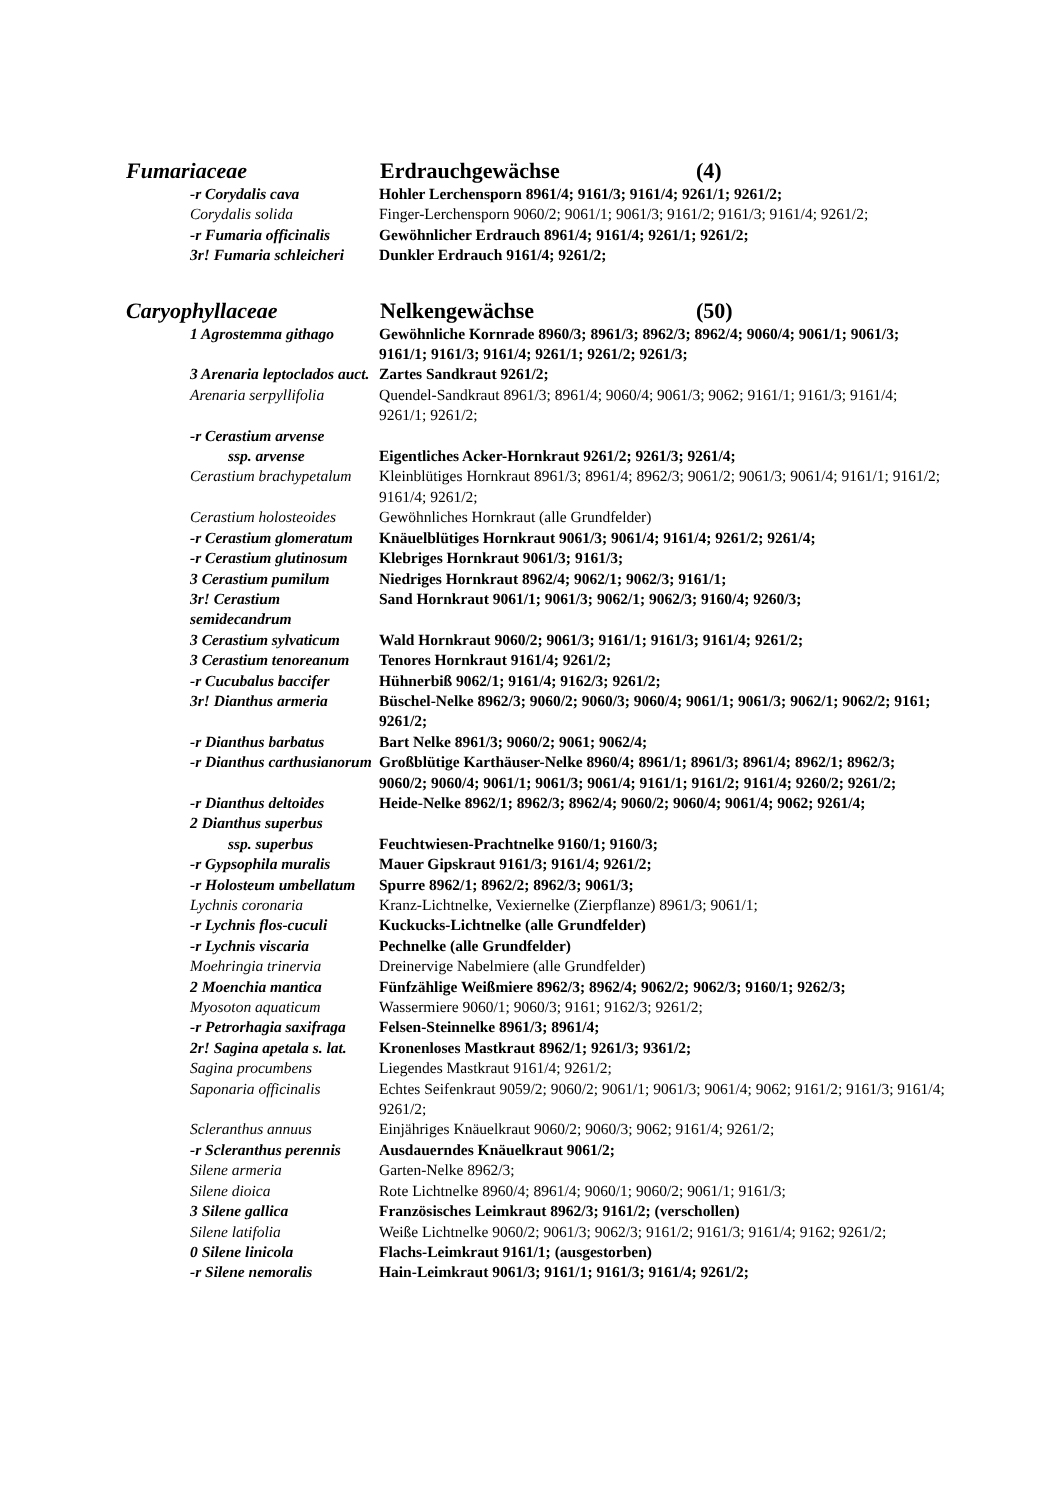Fumariaceae Erdrauchgewächse (4)
-r Corydalis cava Hohler Lerchensporn 8961/4; 9161/3; 9161/4; 9261/1; 9261/2;
Corydalis solida Finger-Lerchensporn 9060/2; 9061/1; 9061/3; 9161/2; 9161/3; 9161/4; 9261/2;
-r Fumaria officinalis Gewöhnlicher Erdrauch 8961/4; 9161/4; 9261/1; 9261/2;
3r! Fumaria schleicheri Dunkler Erdrauch 9161/4; 9261/2;
Caryophyllaceae Nelkengewächse (50)
1 Agrostemma githago Gewöhnliche Kornrade 8960/3; 8961/3; 8962/3; 8962/4; 9060/4; 9061/1; 9061/3; 9161/1; 9161/3; 9161/4; 9261/1; 9261/2; 9261/3;
3 Arenaria leptoclados auct. Zartes Sandkraut 9261/2;
Arenaria serpyllifolia Quendel-Sandkraut 8961/3; 8961/4; 9060/4; 9061/3; 9062; 9161/1; 9161/3; 9161/4; 9261/1; 9261/2;
-r Cerastium arvense
ssp. arvense Eigentliches Acker-Hornkraut 9261/2; 9261/3; 9261/4;
Cerastium brachypetalum Kleinblütiges Hornkraut 8961/3; 8961/4; 8962/3; 9061/2; 9061/3; 9061/4; 9161/1; 9161/2; 9161/4; 9261/2;
Cerastium holosteoides Gewöhnliches Hornkraut (alle Grundfelder)
-r Cerastium glomeratum Knäuelblütiges Hornkraut 9061/3; 9061/4; 9161/4; 9261/2; 9261/4;
-r Cerastium glutinosum Klebriges Hornkraut 9061/3; 9161/3;
3 Cerastium pumilum Niedriges Hornkraut 8962/4; 9062/1; 9062/3; 9161/1;
3r! Cerastium semidecandrum Sand Hornkraut 9061/1; 9061/3; 9062/1; 9062/3; 9160/4; 9260/3;
3 Cerastium sylvaticum Wald Hornkraut 9060/2; 9061/3; 9161/1; 9161/3; 9161/4; 9261/2;
3 Cerastium tenoreanum Tenores Hornkraut 9161/4; 9261/2;
-r Cucubalus baccifer Hühnerbiß 9062/1; 9161/4; 9162/3; 9261/2;
3r! Dianthus armeria Büschel-Nelke 8962/3; 9060/2; 9060/3; 9060/4; 9061/1; 9061/3; 9062/1; 9062/2; 9161; 9261/2;
-r Dianthus barbatus Bart Nelke 8961/3; 9060/2; 9061; 9062/4;
-r Dianthus carthusianorum Großblütige Karthäuser-Nelke 8960/4; 8961/1; 8961/3; 8961/4; 8962/1; 8962/3; 9060/2; 9060/4; 9061/1; 9061/3; 9061/4; 9161/1; 9161/2; 9161/4; 9260/2; 9261/2;
-r Dianthus deltoides Heide-Nelke 8962/1; 8962/3; 8962/4; 9060/2; 9060/4; 9061/4; 9062; 9261/4;
2 Dianthus superbus
ssp. superbus Feuchtwiesen-Prachtnelke 9160/1; 9160/3;
-r Gypsophila muralis Mauer Gipskraut 9161/3; 9161/4; 9261/2;
-r Holosteum umbellatum Spurre 8962/1; 8962/2; 8962/3; 9061/3;
Lychnis coronaria Kranz-Lichtnelke, Vexiernelke (Zierpflanze) 8961/3; 9061/1;
-r Lychnis flos-cuculi Kuckucks-Lichtnelke (alle Grundfelder)
-r Lychnis viscaria Pechnelke (alle Grundfelder)
Moehringia trinervia Dreinervige Nabelmiere (alle Grundfelder)
2 Moenchia mantica Fünfzählige Weißmiere 8962/3; 8962/4; 9062/2; 9062/3; 9160/1; 9262/3;
Myosoton aquaticum Wassermiere 9060/1; 9060/3; 9161; 9162/3; 9261/2;
-r Petrorhagia saxifraga Felsen-Steinnelke 8961/3; 8961/4;
2r! Sagina apetala s. lat. Kronenloses Mastkraut 8962/1; 9261/3; 9361/2;
Sagina procumbens Liegendes Mastkraut 9161/4; 9261/2;
Saponaria officinalis Echtes Seifenkraut 9059/2; 9060/2; 9061/1; 9061/3; 9061/4; 9062; 9161/2; 9161/3; 9161/4; 9261/2;
Scleranthus annuus Einjähriges Knäuelkraut 9060/2; 9060/3; 9062; 9161/4; 9261/2;
-r Scleranthus perennis Ausdauerndes Knäuelkraut 9061/2;
Silene armeria Garten-Nelke 8962/3;
Silene dioica Rote Lichtnelke 8960/4; 8961/4; 9060/1; 9060/2; 9061/1; 9161/3;
3 Silene gallica Französisches Leimkraut 8962/3; 9161/2; (verschollen)
Silene latifolia Weiße Lichtnelke 9060/2; 9061/3; 9062/3; 9161/2; 9161/3; 9161/4; 9162; 9261/2;
0 Silene linicola Flachs-Leimkraut 9161/1; (ausgestorben)
-r Silene nemoralis Hain-Leimkraut 9061/3; 9161/1; 9161/3; 9161/4; 9261/2;